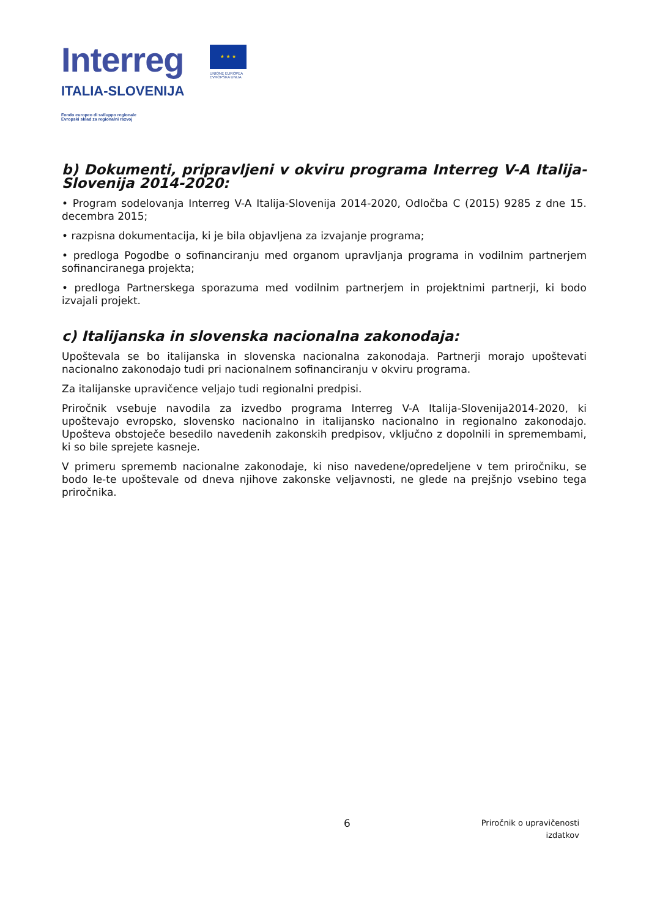Interreg
ITALIA-SLOVENIJA
Fondo europeo di sviluppo regionale
Evropski sklad za regionalni razvoj
★ ★ ★
UNIONE EUROPEA
EVROPSKA UNIJA
b) Dokumenti, pripravljeni v okviru programa Interreg V-A Italija-Slovenija 2014-2020:
• Program sodelovanja Interreg V-A Italija-Slovenija 2014-2020, Odločba C (2015) 9285 z dne 15. decembra 2015;
• razpisna dokumentacija, ki je bila objavljena za izvajanje programa;
• predloga Pogodbe o sofinanciranju med organom upravljanja programa in vodilnim partnerjem sofinanciranega projekta;
• predloga Partnerskega sporazuma med vodilnim partnerjem in projektnimi partnerji, ki bodo izvajali projekt.
c) Italijanska in slovenska nacionalna zakonodaja:
Upoštevala se bo italijanska in slovenska nacionalna zakonodaja. Partnerji morajo upoštevati nacionalno zakonodajo tudi pri nacionalnem sofinanciranju v okviru programa.
Za italijanske upravičence veljajo tudi regionalni predpisi.
Priročnik vsebuje navodila za izvedbo programa Interreg V-A Italija-Slovenija2014-2020, ki upoštevajo evropsko, slovensko nacionalno in italijansko nacionalno in regionalno zakonodajo. Upošteva obstoječe besedilo navedenih zakonskih predpisov, vključno z dopolnili in spremembami, ki so bile sprejete kasneje.
V primeru sprememb nacionalne zakonodaje, ki niso navedene/opredeljene v tem priročniku, se bodo le-te upoštevale od dneva njihove zakonske veljavnosti, ne glede na prejšnjo vsebino tega priročnika.
6
Priročnik o upravičenosti
izdatkov